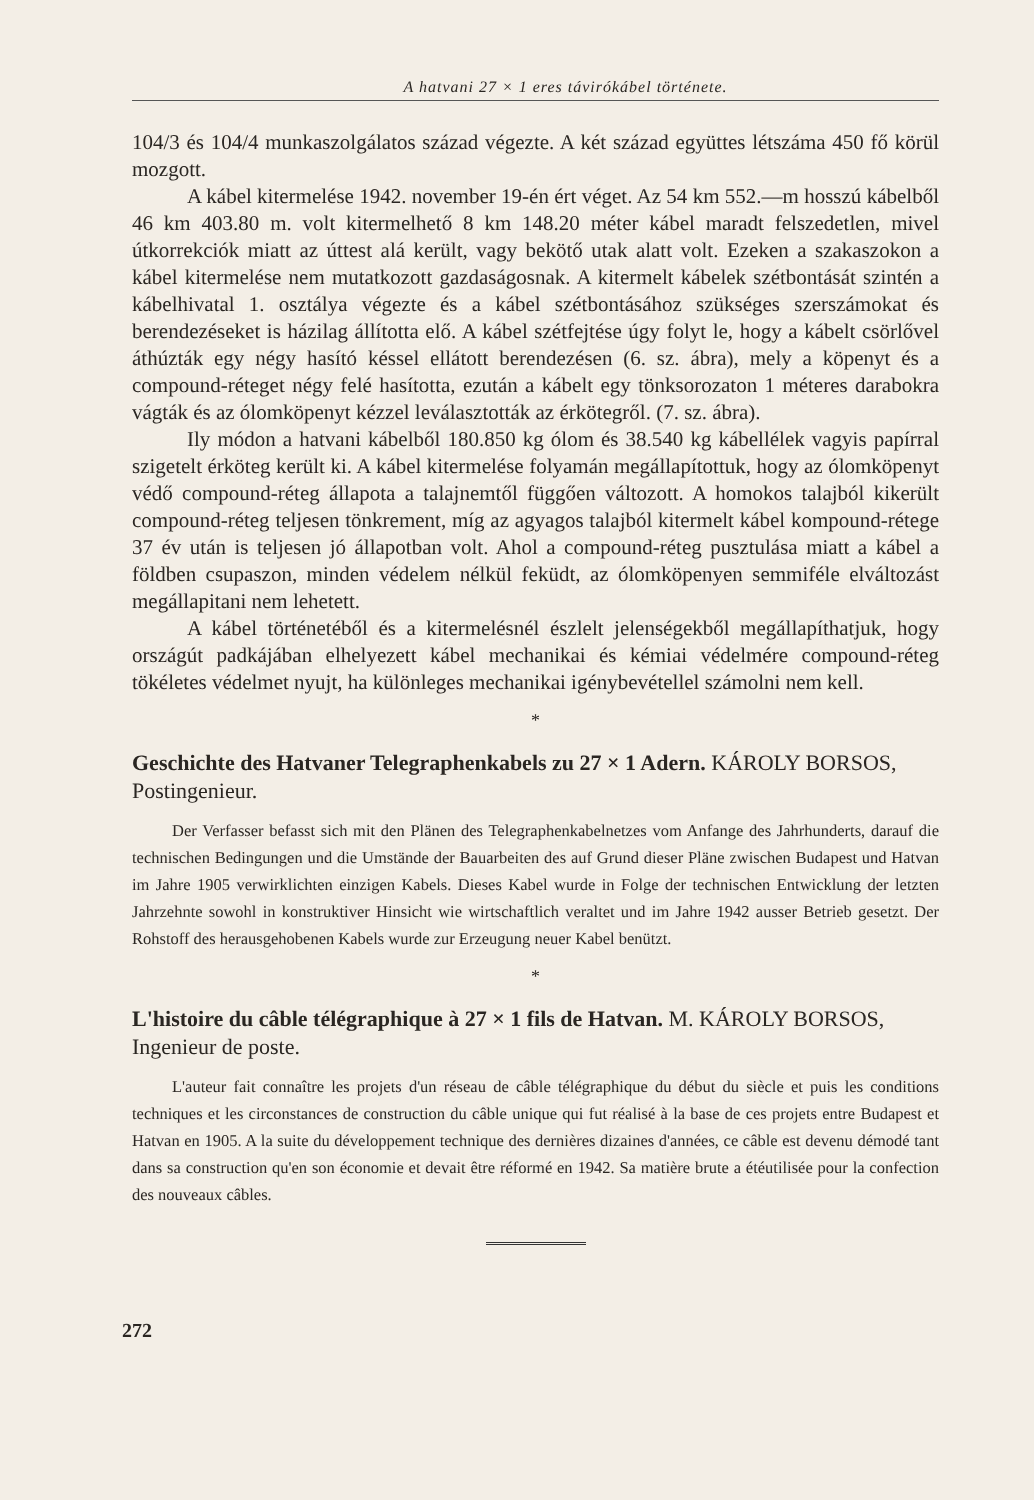A hatvani 27 × 1 eres távirókábel története.
104/3 és 104/4 munkaszolgálatos század végezte. A két század együttes létszáma 450 fő körül mozgott.
A kábel kitermelése 1942. november 19-én ért véget. Az 54 km 552.—m hosszú kábelből 46 km 403.80 m. volt kitermelhető 8 km 148.20 méter kábel maradt felszedetlen, mivel útkorrekciók miatt az úttest alá került, vagy bekötő utak alatt volt. Ezeken a szakaszokon a kábel kitermelése nem mutatkozott gazdaságosnak. A kitermelt kábelek szétbontását szintén a kábelhivatal 1. osztálya végezte és a kábel szétbontásához szükséges szerszámokat és berendezéseket is házilag állította elő. A kábel szétfejtése úgy folyt le, hogy a kábelt csörlővel áthúzták egy négy hasító késsel ellátott berendezésen (6. sz. ábra), mely a köpenyt és a compound-réteget négy felé hasította, ezután a kábelt egy tönksorozaton 1 méteres darabokra vágták és az ólomköpenyt kézzel leválasztották az érkötegről. (7. sz. ábra).
Ily módon a hatvani kábelből 180.850 kg ólom és 38.540 kg kábellélek vagyis papírral szigetelt érköteg került ki. A kábel kitermelése folyamán megállapítottuk, hogy az ólomköpenyt védő compound-réteg állapota a talajnemtől függően változott. A homokos talajból kikerült compound-réteg teljesen tönkrement, míg az agyagos talajból kitermelt kábel kompound-rétege 37 év után is teljesen jó állapotban volt. Ahol a compound-réteg pusztulása miatt a kábel a földben csupaszon, minden védelem nélkül feküdt, az ólomköpenyen semmiféle elváltozást megállapitani nem lehetett.
A kábel történetéből és a kitermelésnél észlelt jelenségekből megállapíthatjuk, hogy országút padkájában elhelyezett kábel mechanikai és kémiai védelmére compound-réteg tökéletes védelmet nyujt, ha különleges mechanikai igénybevétellel számolni nem kell.
*
Geschichte des Hatvaner Telegraphenkabels zu 27 × 1 Adern. KÁROLY BORSOS, Postingenieur.
Der Verfasser befasst sich mit den Plänen des Telegraphenkabelnetzes vom Anfange des Jahrhunderts, darauf die technischen Bedingungen und die Umstände der Bauarbeiten des auf Grund dieser Pläne zwischen Budapest und Hatvan im Jahre 1905 verwirklichten einzigen Kabels. Dieses Kabel wurde in Folge der technischen Entwicklung der letzten Jahrzehnte sowohl in konstruktiver Hinsicht wie wirtschaftlich veraltet und im Jahre 1942 ausser Betrieb gesetzt. Der Rohstoff des herausgehobenen Kabels wurde zur Erzeugung neuer Kabel benützt.
*
L'histoire du câble télégraphique à 27 × 1 fils de Hatvan. M. KÁROLY BORSOS, Ingenieur de poste.
L'auteur fait connaître les projets d'un réseau de câble télégraphique du début du siècle et puis les conditions techniques et les circonstances de construction du câble unique qui fut réalisé à la base de ces projets entre Budapest et Hatvan en 1905. A la suite du développement technique des dernières dizaines d'années, ce câble est devenu démodé tant dans sa construction qu'en son économie et devait être réformé en 1942. Sa matière brute a étéutilisée pour la confection des nouveaux câbles.
272